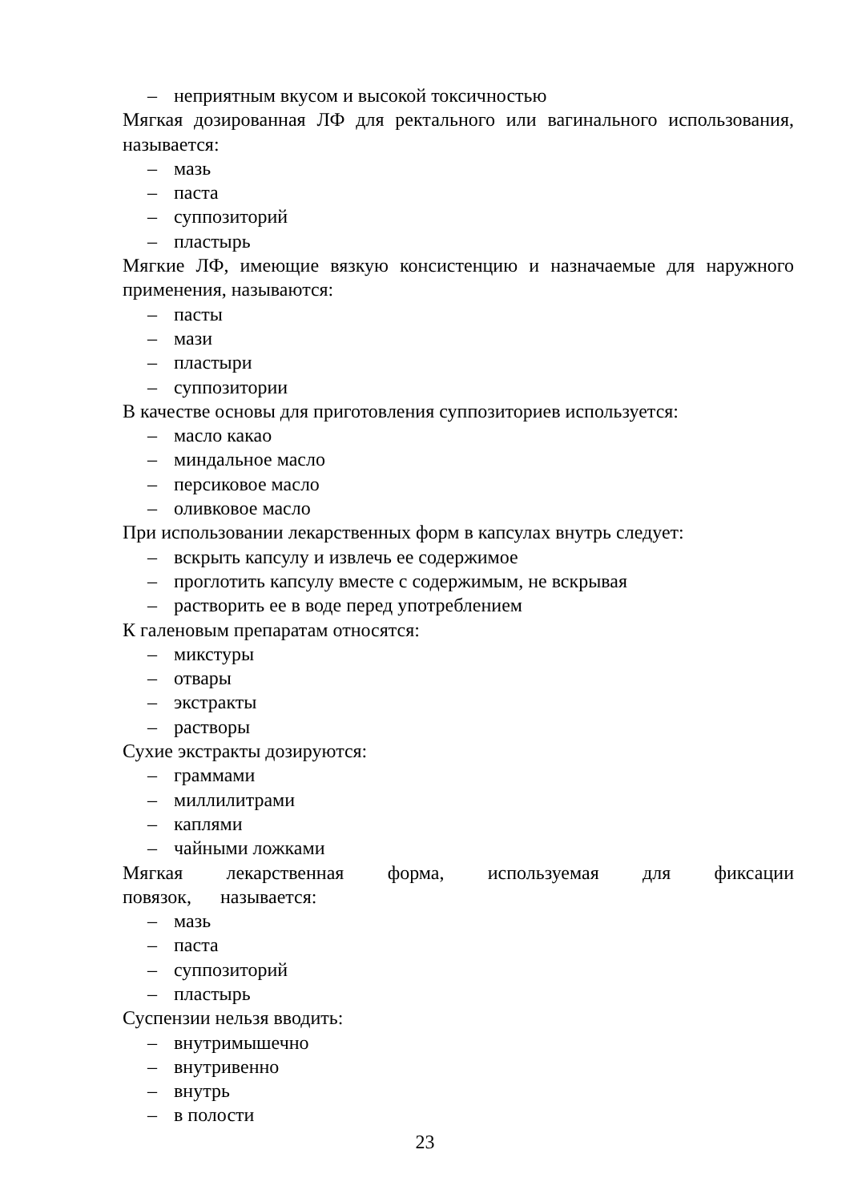– неприятным вкусом и высокой токсичностью
Мягкая дозированная ЛФ для ректального или вагинального использования, называется:
– мазь
– паста
– суппозиторий
– пластырь
Мягкие ЛФ, имеющие вязкую консистенцию и назначаемые для наружного применения, называются:
– пасты
– мази
– пластыри
– суппозитории
В качестве основы для приготовления суппозиториев используется:
– масло какао
– миндальное масло
– персиковое масло
– оливковое масло
При использовании лекарственных форм в капсулах внутрь следует:
– вскрыть капсулу и извлечь ее содержимое
– проглотить капсулу вместе с содержимым, не вскрывая
– растворить ее в воде перед употреблением
К галеновым препаратам относятся:
– микстуры
– отвары
– экстракты
– растворы
Сухие экстракты дозируются:
– граммами
– миллилитрами
– каплями
– чайными ложками
Мягкая лекарственная форма, используемая для фиксации повязок, называется:
– мазь
– паста
– суппозиторий
– пластырь
Суспензии нельзя вводить:
– внутримышечно
– внутривенно
– внутрь
– в полости
23